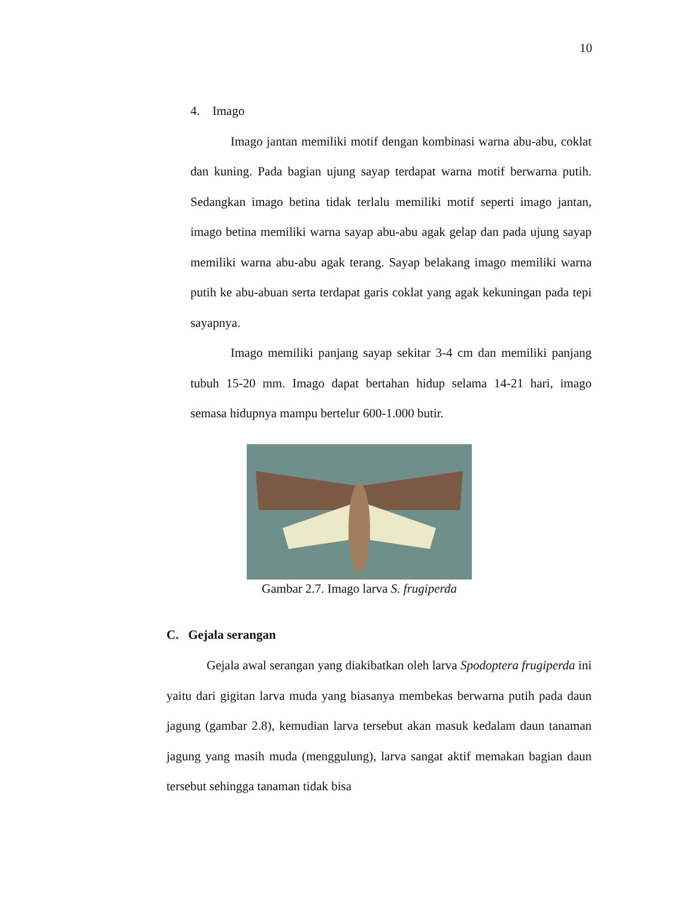10
4. Imago
Imago jantan memiliki motif dengan kombinasi warna abu-abu, coklat dan kuning. Pada bagian ujung sayap terdapat warna motif berwarna putih. Sedangkan imago betina tidak terlalu memiliki motif seperti imago jantan, imago betina memiliki warna sayap abu-abu agak gelap dan pada ujung sayap memiliki warna abu-abu agak terang. Sayap belakang imago memiliki warna putih ke abu-abuan serta terdapat garis coklat yang agak kekuningan pada tepi sayapnya.
Imago memiliki panjang sayap sekitar 3-4 cm dan memiliki panjang tubuh 15-20 mm. Imago dapat bertahan hidup selama 14-21 hari, imago semasa hidupnya mampu bertelur 600-1.000 butir.
Gambar 2.7. Imago larva S. frugiperda
C. Gejala serangan
Gejala awal serangan yang diakibatkan oleh larva Spodoptera frugiperda ini yaitu dari gigitan larva muda yang biasanya membekas berwarna putih pada daun jagung (gambar 2.8), kemudian larva tersebut akan masuk kedalam daun tanaman jagung yang masih muda (menggulung), larva sangat aktif memakan bagian daun tersebut sehingga tanaman tidak bisa